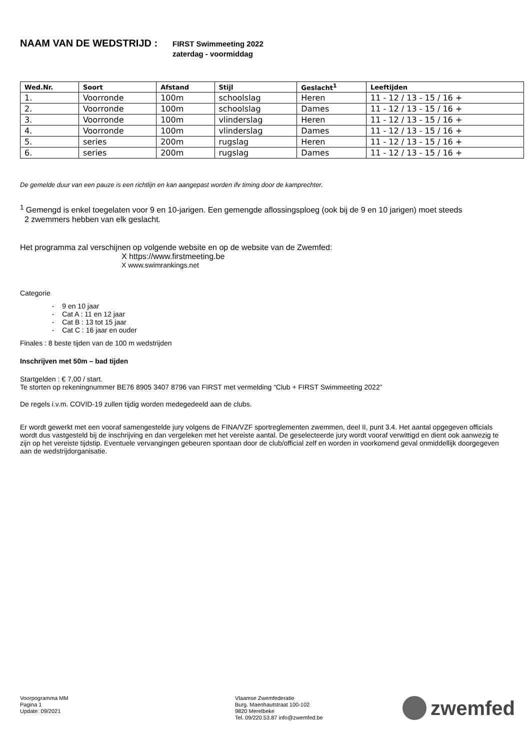NAAM VAN DE WEDSTRIJD :
FIRST Swimmeeting 2022
zaterdag - voormiddag
| Wed.Nr. | Soort | Afstand | Stijl | Geslacht<sup>1</sup> | Leeftijden |
| --- | --- | --- | --- | --- | --- |
| 1. | Voorronde | 100m | schoolslag | Heren | 11 - 12 / 13 - 15 / 16 + |
| 2. | Voorronde | 100m | schoolslag | Dames | 11 - 12 / 13 - 15 / 16 + |
| 3. | Voorronde | 100m | vlinderslag | Heren | 11 - 12 / 13 - 15 / 16 + |
| 4. | Voorronde | 100m | vlinderslag | Dames | 11 - 12 / 13 - 15 / 16 + |
| 5. | series | 200m | rugslag | Heren | 11 - 12 / 13 - 15 / 16 + |
| 6. | series | 200m | rugslag | Dames | 11 - 12 / 13 - 15 / 16 + |
De gemelde duur van een pauze is een richtlijn en kan aangepast worden ifv timing door de kamprechter.
<sup>1</sup> Gemengd is enkel toegelaten voor 9 en 10-jarigen. Een gemengde aflossingsploeg (ook bij de 9 en 10 jarigen) moet steeds
2 zwemmers hebben van elk geslacht.
Het programma zal verschijnen op volgende website en op de website van de Zwemfed:
X https://www.firstmeeting.be
X www.swimrankings.net
Categorie
- 9 en 10 jaar
- Cat A : 11 en 12 jaar
- Cat B : 13 tot 15 jaar
- Cat C : 16 jaar en ouder
Finales : 8 beste tijden van de 100 m wedstrijden
Inschrijven met 50m – bad tijden
Startgelden : € 7,00 / start.
Te storten op rekeningnummer BE76 8905 3407 8796 van FIRST met vermelding “Club + FIRST Swimmeeting 2022”
De regels i.v.m. COVID-19 zullen tijdig worden medegedeeld aan de clubs.
Er wordt gewerkt met een vooraf samengestelde jury volgens de FINA/VZF sportreglementen zwemmen, deel II, punt 3.4. Het aantal opgegeven officials wordt dus vastgesteld bij de inschrijving en dan vergeleken met het vereiste aantal. De geselecteerde jury wordt vooraf verwittigd en dient ook aanwezig te zijn op het vereiste tijdstip. Eventuele vervangingen gebeuren spontaan door de club/official zelf en worden in voorkomend geval onmiddellijk doorgegeven aan de wedstrijdorganisatie.
Voorpogramma MM
Pagina 1
Update: 09/2021
Vlaamse Zwemfederatie
Burg. Maenhautstraat 100-102
9820 Merelbeke
Tel. 09/220.53.87 info@zwemfed.be
zwemfed